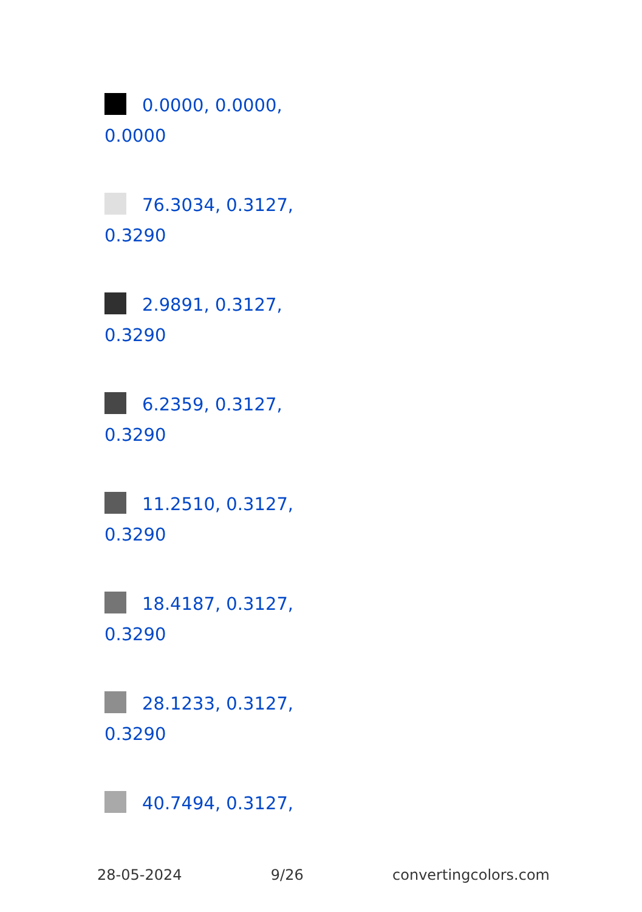0.0000, 0.0000, 0.0000
76.3034, 0.3127, 0.3290
2.9891, 0.3127, 0.3290
6.2359, 0.3127, 0.3290
11.2510, 0.3127, 0.3290
18.4187, 0.3127, 0.3290
28.1233, 0.3127, 0.3290
40.7494, 0.3127,
28-05-2024 9/26 convertingcolors.com